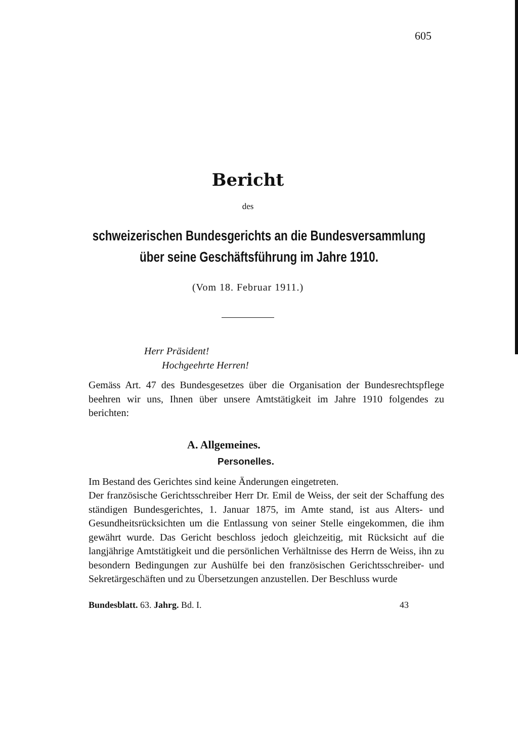605
Bericht
des
schweizerischen Bundesgerichts an die Bundesversammlung
über seine Geschäftsführung im Jahre 1910.
(Vom 18. Februar 1911.)
Herr Präsident!
Hochgeehrte Herren!
Gemäss Art. 47 des Bundesgesetzes über die Organisation der Bundesrechtspflege beehren wir uns, Ihnen über unsere Amtstätigkeit im Jahre 1910 folgendes zu berichten:
A. Allgemeines.
Personelles.
Im Bestand des Gerichtes sind keine Änderungen eingetreten.
Der französische Gerichtsschreiber Herr Dr. Emil de Weiss, der seit der Schaffung des ständigen Bundesgerichtes, 1. Januar 1875, im Amte stand, ist aus Alters- und Gesundheitsrücksichten um die Entlassung von seiner Stelle eingekommen, die ihm gewährt wurde. Das Gericht beschloss jedoch gleichzeitig, mit Rücksicht auf die langjährige Amtstätigkeit und die persönlichen Verhältnisse des Herrn de Weiss, ihn zu besondern Bedingungen zur Aushülfe bei den französischen Gerichtsschreiber- und Sekretärgeschäften und zu Übersetzungen anzustellen. Der Beschluss wurde
Bundesblatt. 63. Jahrg. Bd. I. 43